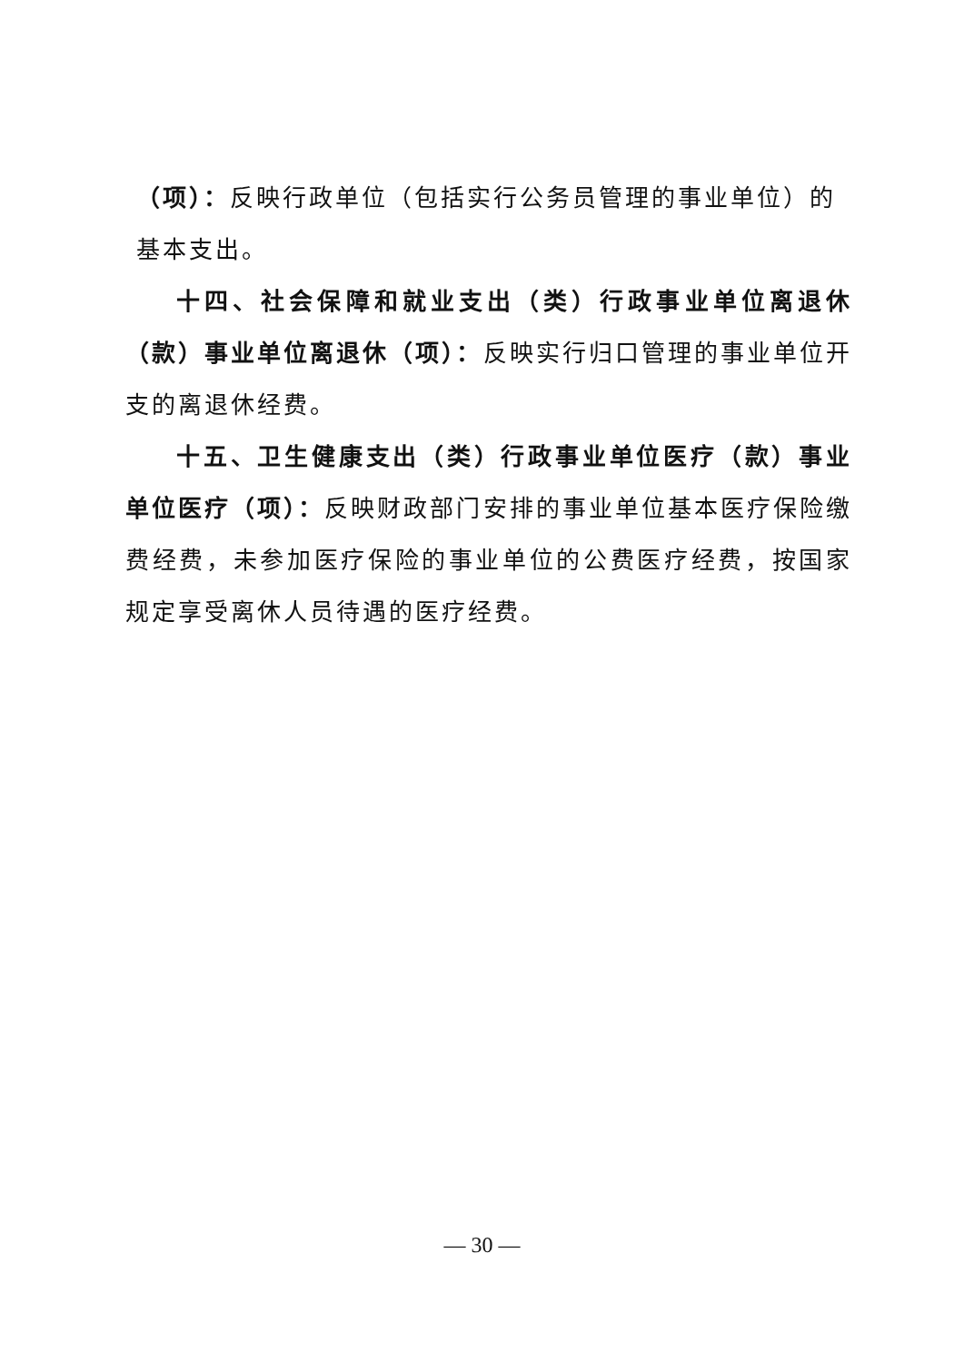（项）：反映行政单位（包括实行公务员管理的事业单位）的
基本支出。
十四、社会保障和就业支出（类）行政事业单位离退休（款）事业单位离退休（项）：反映实行归口管理的事业单位开支的离退休经费。
十五、卫生健康支出（类）行政事业单位医疗（款）事业单位医疗（项）：反映财政部门安排的事业单位基本医疗保险缴费经费，未参加医疗保险的事业单位的公费医疗经费，按国家规定享受离休人员待遇的医疗经费。
— 30 —